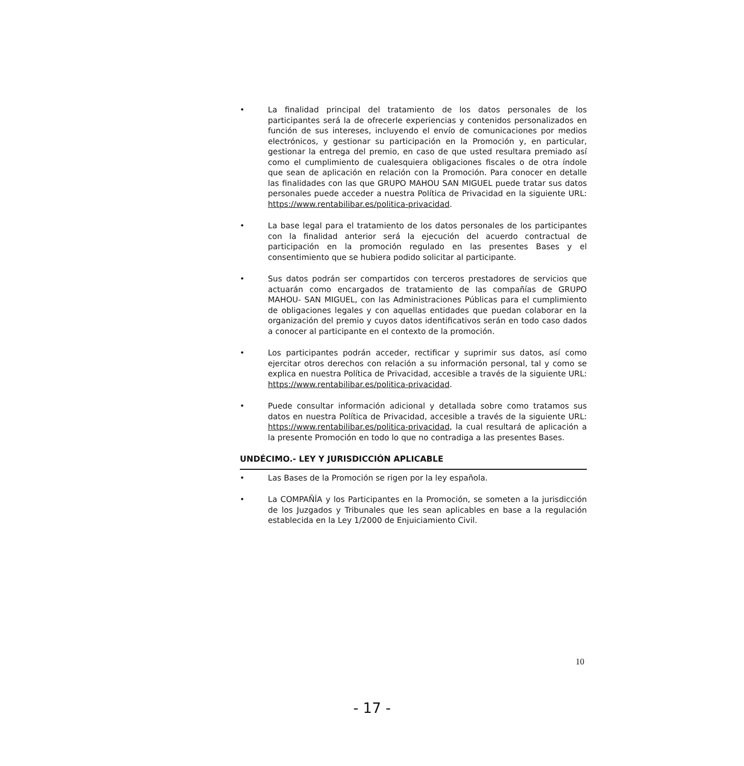• La finalidad principal del tratamiento de los datos personales de los participantes será la de ofrecerle experiencias y contenidos personalizados en función de sus intereses, incluyendo el envío de comunicaciones por medios electrónicos, y gestionar su participación en la Promoción y, en particular, gestionar la entrega del premio, en caso de que usted resultara premiado así como el cumplimiento de cualesquiera obligaciones fiscales o de otra índole que sean de aplicación en relación con la Promoción. Para conocer en detalle las finalidades con las que GRUPO MAHOU SAN MIGUEL puede tratar sus datos personales puede acceder a nuestra Política de Privacidad en la siguiente URL: https://www.rentabilibar.es/politica-privacidad.
• La base legal para el tratamiento de los datos personales de los participantes con la finalidad anterior será la ejecución del acuerdo contractual de participación en la promoción regulado en las presentes Bases y el consentimiento que se hubiera podido solicitar al participante.
• Sus datos podrán ser compartidos con terceros prestadores de servicios que actuarán como encargados de tratamiento de las compañías de GRUPO MAHOU- SAN MIGUEL, con las Administraciones Públicas para el cumplimiento de obligaciones legales y con aquellas entidades que puedan colaborar en la organización del premio y cuyos datos identificativos serán en todo caso dados a conocer al participante en el contexto de la promoción.
• Los participantes podrán acceder, rectificar y suprimir sus datos, así como ejercitar otros derechos con relación a su información personal, tal y como se explica en nuestra Política de Privacidad, accesible a través de la siguiente URL: https://www.rentabilibar.es/politica-privacidad.
• Puede consultar información adicional y detallada sobre como tratamos sus datos en nuestra Política de Privacidad, accesible a través de la siguiente URL: https://www.rentabilibar.es/politica-privacidad, la cual resultará de aplicación a la presente Promoción en todo lo que no contradiga a las presentes Bases.
UNDÉCIMO.- LEY Y JURISDICCIÓN APLICABLE
• Las Bases de la Promoción se rigen por la ley española.
• La COMPAÑÍA y los Participantes en la Promoción, se someten a la jurisdicción de los Juzgados y Tribunales que les sean aplicables en base a la regulación establecida en la Ley 1/2000 de Enjuiciamiento Civil.
10
- 17 -